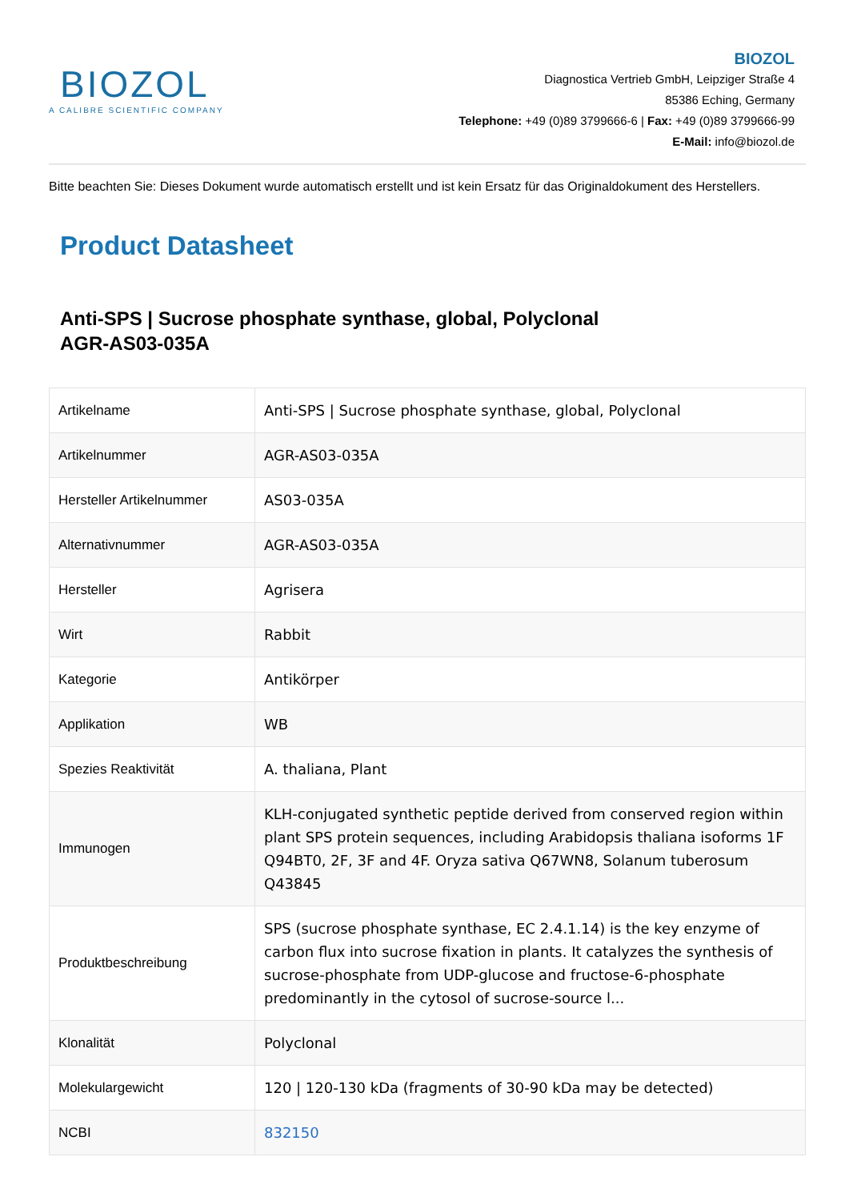BIOZOL
A CALIBRE SCIENTIFIC COMPANY
BIOZOL
Diagnostica Vertrieb GmbH, Leipziger Straße 4
85386 Eching, Germany
Telephone: +49 (0)89 3799666-6 | Fax: +49 (0)89 3799666-99
E-Mail: info@biozol.de
Bitte beachten Sie: Dieses Dokument wurde automatisch erstellt und ist kein Ersatz für das Originaldokument des Herstellers.
Product Datasheet
Anti-SPS | Sucrose phosphate synthase, global, Polyclonal
AGR-AS03-035A
| Artikelname | Anti-SPS / Sucrose phosphate synthase, global, Polyclonal |
| Artikelnummer | AGR-AS03-035A |
| Hersteller Artikelnummer | AS03-035A |
| Alternativnummer | AGR-AS03-035A |
| Hersteller | Agrisera |
| Wirt | Rabbit |
| Kategorie | Antikörper |
| Applikation | WB |
| Spezies Reaktivität | A. thaliana, Plant |
| Immunogen | KLH-conjugated synthetic peptide derived from conserved region within plant SPS protein sequences, including Arabidopsis thaliana isoforms 1F Q94BT0, 2F, 3F and 4F. Oryza sativa Q67WN8, Solanum tuberosum Q43845 |
| Produktbeschreibung | SPS (sucrose phosphate synthase, EC 2.4.1.14) is the key enzyme of carbon flux into sucrose fixation in plants. It catalyzes the synthesis of sucrose-phosphate from UDP-glucose and fructose-6-phosphate predominantly in the cytosol of sucrose-source l... |
| Klonalität | Polyclonal |
| Molekulargewicht | 120 / 120-130 kDa (fragments of 30-90 kDa may be detected) |
| NCBI | 832150 |